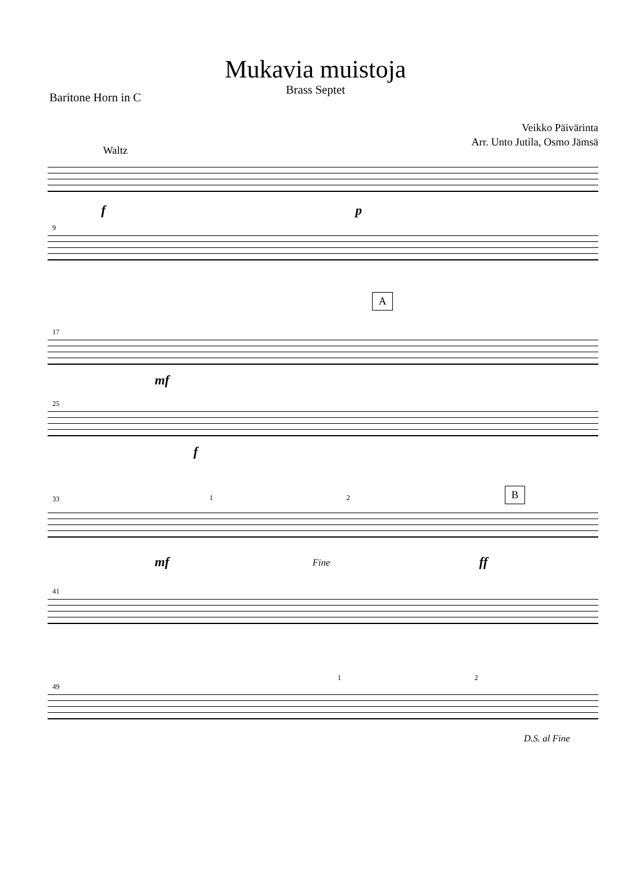Mukavia muistoja
Brass Septet
Baritone Horn in C
Veikko Päivärinta
Arr. Unto Jutila, Osmo Jämsä
Waltz
f p
9
A
17
mf
25
f
33 1 2 B
mf Fine ff
41
49
1 2
D.S. al Fine